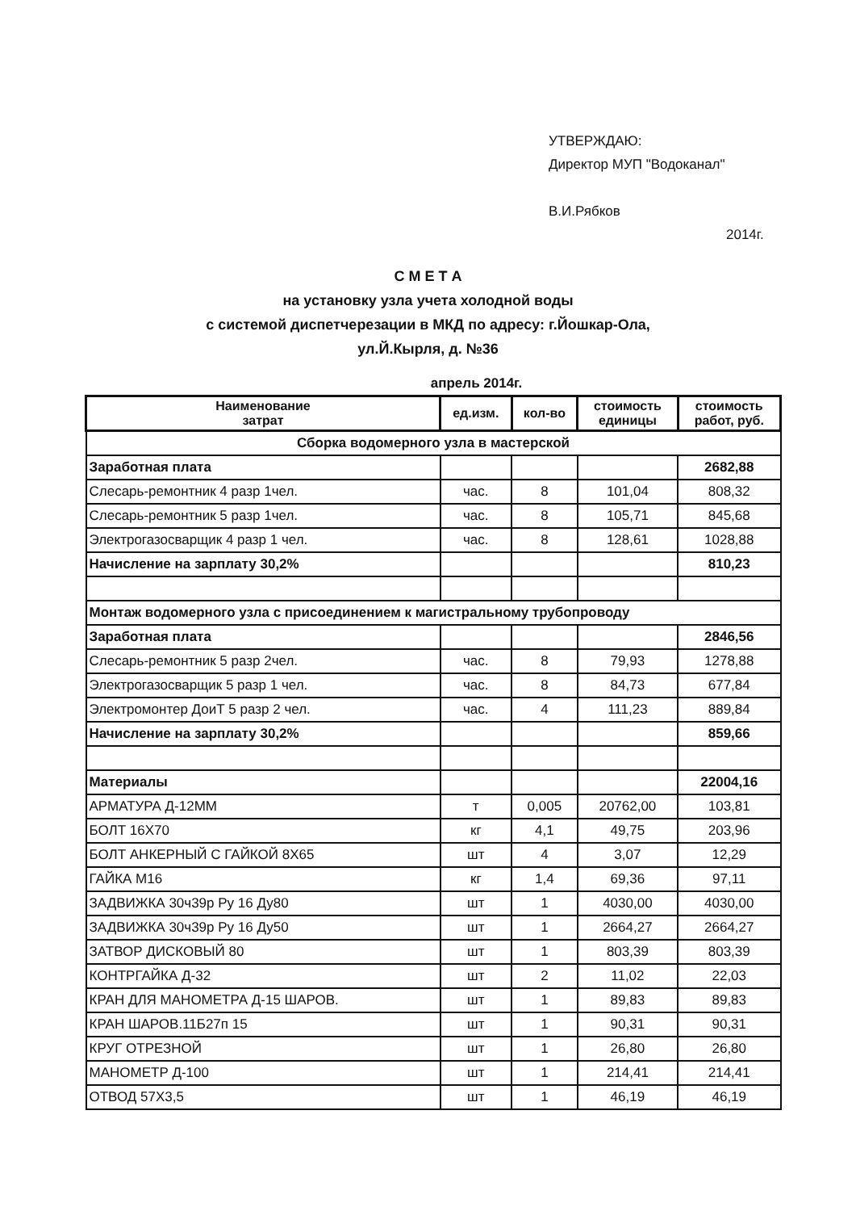УТВЕРЖДАЮ:
Директор МУП "Водоканал"
В.И.Рябков
2014г.
С М Е Т А
на установку узла учета холодной воды
с системой диспетчерезации в МКД по адресу: г.Йошкар-Ола,
ул.Й.Кырля, д. №36
апрель 2014г.
| Наименование затрат | ед.изм. | кол-во | стоимость единицы | стоимость работ, руб. |
| --- | --- | --- | --- | --- |
| Сборка водомерного узла в мастерской | | | | |
| Заработная плата | | | | 2682,88 |
| Слесарь-ремонтник 4 разр 1чел. | час. | 8 | 101,04 | 808,32 |
| Слесарь-ремонтник 5 разр 1чел. | час. | 8 | 105,71 | 845,68 |
| Электрогазосварщик 4 разр 1 чел. | час. | 8 | 128,61 | 1028,88 |
| Начисление на зарплату 30,2% | | | | 810,23 |
| Монтаж водомерного узла с присоединением к магистральному трубопроводу | | | | |
| Заработная плата | | | | 2846,56 |
| Слесарь-ремонтник 5 разр 2чел. | час. | 8 | 79,93 | 1278,88 |
| Электрогазосварщик 5 разр 1 чел. | час. | 8 | 84,73 | 677,84 |
| Электромонтер ДоиТ 5 разр 2 чел. | час. | 4 | 111,23 | 889,84 |
| Начисление на зарплату 30,2% | | | | 859,66 |
| Материалы | | | | 22004,16 |
| АРМАТУРА Д-12ММ | т | 0,005 | 20762,00 | 103,81 |
| БОЛТ 16Х70 | кг | 4,1 | 49,75 | 203,96 |
| БОЛТ АНКЕРНЫЙ С ГАЙКОЙ 8Х65 | шт | 4 | 3,07 | 12,29 |
| ГАЙКА М16 | кг | 1,4 | 69,36 | 97,11 |
| ЗАДВИЖКА 30ч39р Ру 16 Ду80 | шт | 1 | 4030,00 | 4030,00 |
| ЗАДВИЖКА 30ч39р Ру 16 Ду50 | шт | 1 | 2664,27 | 2664,27 |
| ЗАТВОР ДИСКОВЫЙ 80 | шт | 1 | 803,39 | 803,39 |
| КОНТРГАЙКА Д-32 | шт | 2 | 11,02 | 22,03 |
| КРАН ДЛЯ МАНОМЕТРА Д-15 ШАРОВ. | шт | 1 | 89,83 | 89,83 |
| КРАН ШАРОВ.11Б27п 15 | шт | 1 | 90,31 | 90,31 |
| КРУГ ОТРЕЗНОЙ | шт | 1 | 26,80 | 26,80 |
| МАНОМЕТР Д-100 | шт | 1 | 214,41 | 214,41 |
| ОТВОД 57Х3,5 | шт | 1 | 46,19 | 46,19 |